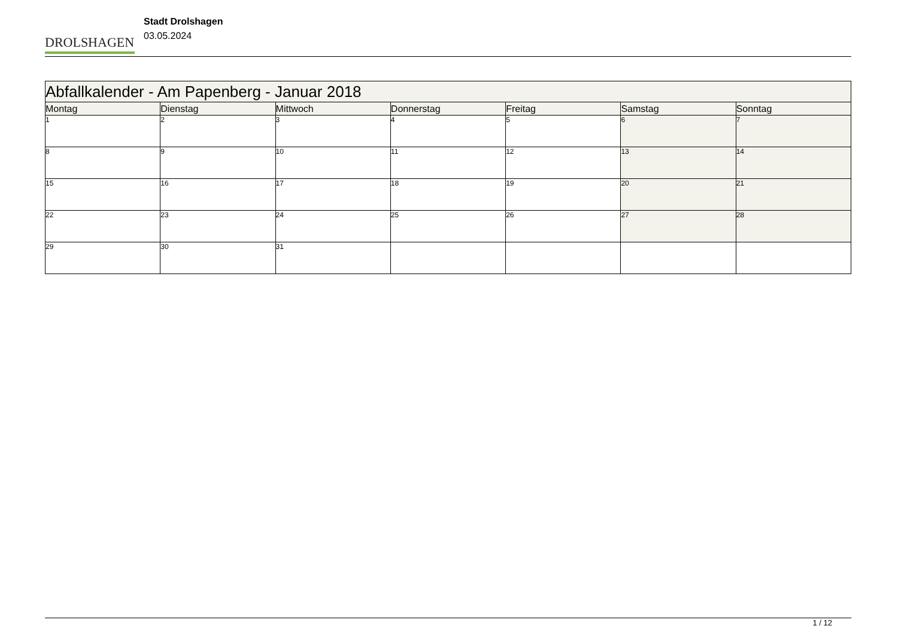DROLSHAGEN
Stadt Drolshagen
03.05.2024
| Abfallkalender - Am Papenberg - Januar 2018 | | | | | | |
| --- | --- | --- | --- | --- | --- | --- |
| Montag | Dienstag | Mittwoch | Donnerstag | Freitag | Samstag | Sonntag |
| 1 | 2 | 3 | 4 | 5 | 6 | 7 |
| 8 | 9 | 10 | 11 | 12 | 13 | 14 |
| 15 | 16 | 17 | 18 | 19 | 20 | 21 |
| 22 | 23 | 24 | 25 | 26 | 27 | 28 |
| 29 | 30 | 31 | | | | |
1 / 12